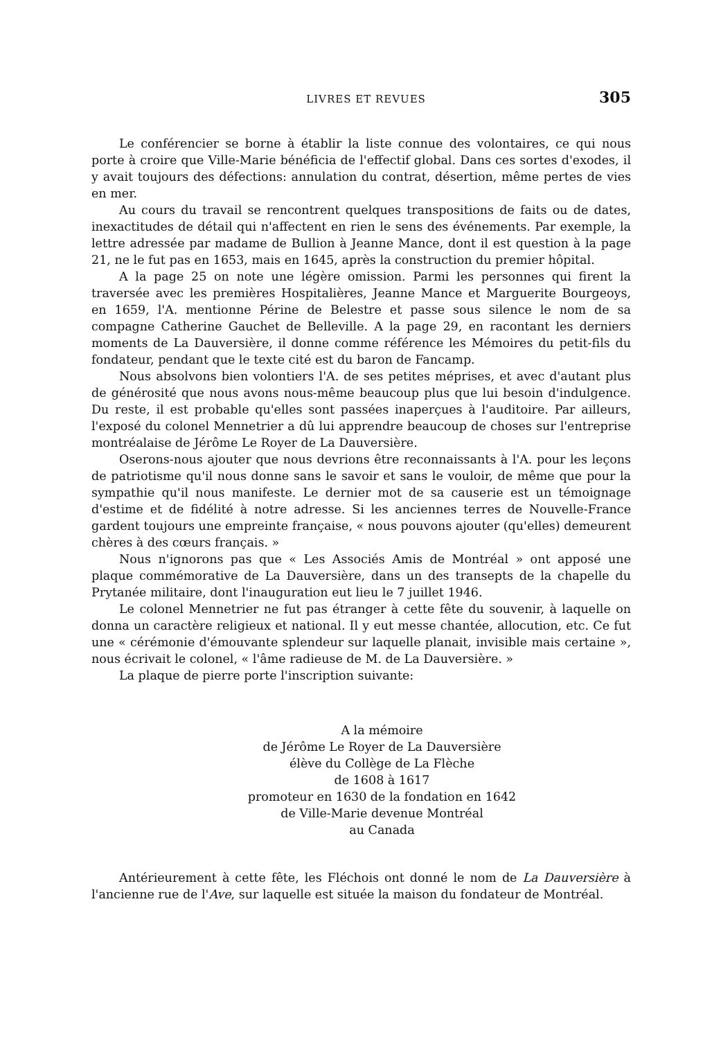LIVRES ET REVUES 305
Le conférencier se borne à établir la liste connue des volontaires, ce qui nous porte à croire que Ville-Marie bénéficia de l'effectif global. Dans ces sortes d'exodes, il y avait toujours des défections: annulation du contrat, désertion, même pertes de vies en mer.
Au cours du travail se rencontrent quelques transpositions de faits ou de dates, inexactitudes de détail qui n'affectent en rien le sens des événements. Par exemple, la lettre adressée par madame de Bullion à Jeanne Mance, dont il est question à la page 21, ne le fut pas en 1653, mais en 1645, après la construction du premier hôpital.
A la page 25 on note une légère omission. Parmi les personnes qui firent la traversée avec les premières Hospitalières, Jeanne Mance et Marguerite Bourgeoys, en 1659, l'A. mentionne Périne de Belestre et passe sous silence le nom de sa compagne Catherine Gauchet de Belleville. A la page 29, en racontant les derniers moments de La Dauversière, il donne comme référence les Mémoires du petit-fils du fondateur, pendant que le texte cité est du baron de Fancamp.
Nous absolvons bien volontiers l'A. de ses petites méprises, et avec d'autant plus de générosité que nous avons nous-même beaucoup plus que lui besoin d'indulgence. Du reste, il est probable qu'elles sont passées inaperçues à l'auditoire. Par ailleurs, l'exposé du colonel Mennetrier a dû lui apprendre beaucoup de choses sur l'entreprise montréalaise de Jérôme Le Royer de La Dauversière.
Oserons-nous ajouter que nous devrions être reconnaissants à l'A. pour les leçons de patriotisme qu'il nous donne sans le savoir et sans le vouloir, de même que pour la sympathie qu'il nous manifeste. Le dernier mot de sa causerie est un témoignage d'estime et de fidélité à notre adresse. Si les anciennes terres de Nouvelle-France gardent toujours une empreinte française, « nous pouvons ajouter (qu'elles) demeurent chères à des cœurs français. »
Nous n'ignorons pas que « Les Associés Amis de Montréal » ont apposé une plaque commémorative de La Dauversière, dans un des transepts de la chapelle du Prytanée militaire, dont l'inauguration eut lieu le 7 juillet 1946.
Le colonel Mennetrier ne fut pas étranger à cette fête du souvenir, à laquelle on donna un caractère religieux et national. Il y eut messe chantée, allocution, etc. Ce fut une « cérémonie d'émouvante splendeur sur laquelle planait, invisible mais certaine », nous écrivait le colonel, « l'âme radieuse de M. de La Dauversière. »
La plaque de pierre porte l'inscription suivante:
A la mémoire
de Jérôme Le Royer de La Dauversière
élève du Collège de La Flèche
de 1608 à 1617
promoteur en 1630 de la fondation en 1642
de Ville-Marie devenue Montréal
au Canada
Antérieurement à cette fête, les Fléchois ont donné le nom de La Dauversière à l'ancienne rue de l'Ave, sur laquelle est située la maison du fondateur de Montréal.